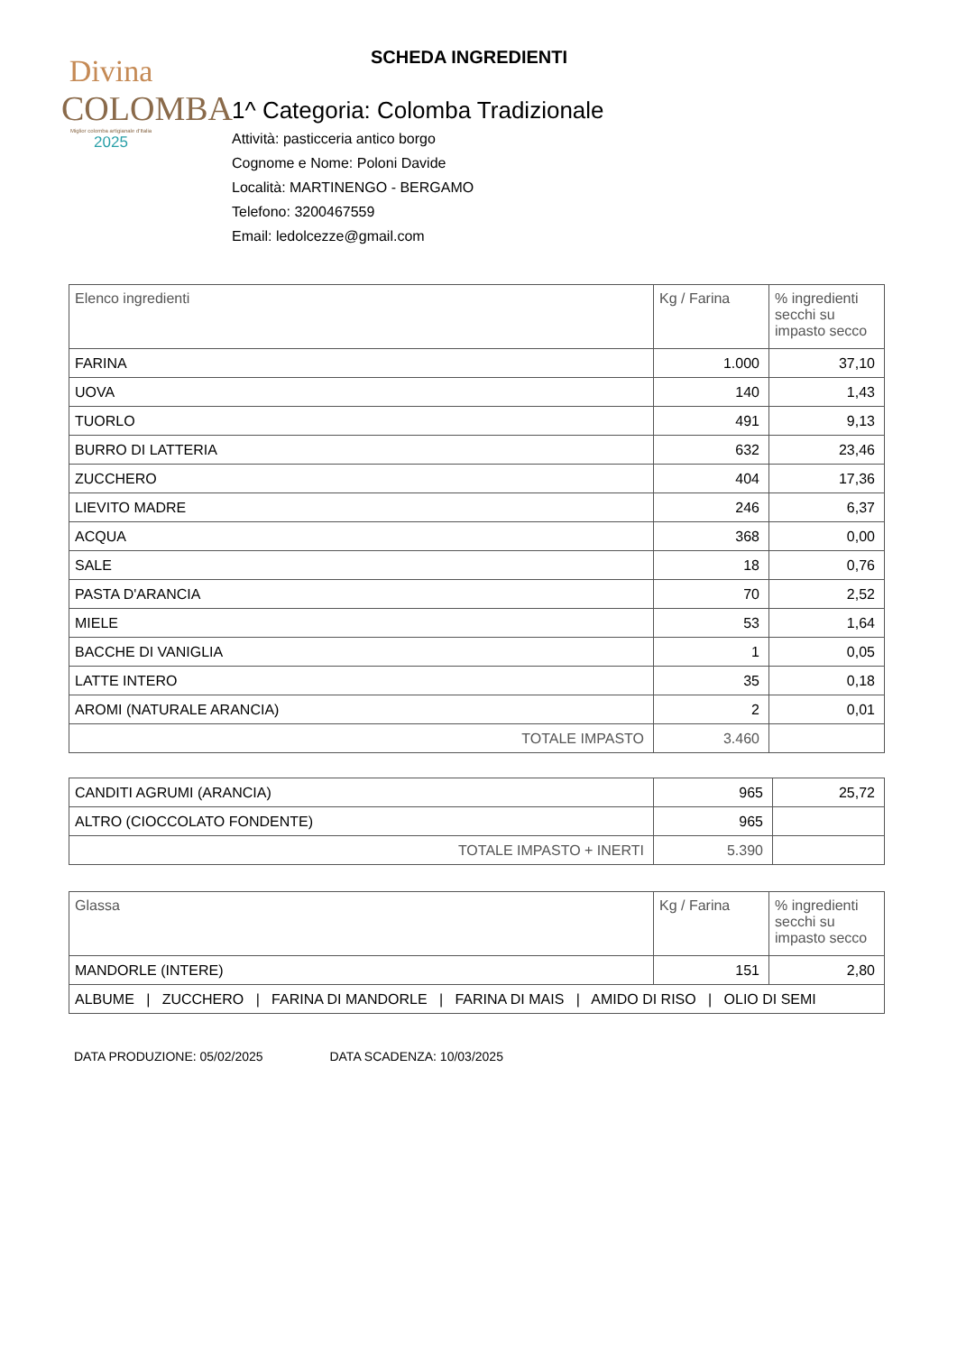Divina
COLOMBA
Miglior colomba artigianale d'Italia
2025
SCHEDA INGREDIENTI
1^ Categoria: Colomba Tradizionale
Attività: pasticceria antico borgo
Cognome e Nome: Poloni Davide
Località: MARTINENGO - BERGAMO
Telefono: 3200467559
Email: ledolcezze@gmail.com
| Elenco ingredienti | Kg / Farina | % ingredienti secchi su impasto secco |
| --- | --- | --- |
| FARINA | 1.000 | 37,10 |
| UOVA | 140 | 1,43 |
| TUORLO | 491 | 9,13 |
| BURRO DI LATTERIA | 632 | 23,46 |
| ZUCCHERO | 404 | 17,36 |
| LIEVITO MADRE | 246 | 6,37 |
| ACQUA | 368 | 0,00 |
| SALE | 18 | 0,76 |
| PASTA D'ARANCIA | 70 | 2,52 |
| MIELE | 53 | 1,64 |
| BACCHE DI VANIGLIA | 1 | 0,05 |
| LATTE INTERO | 35 | 0,18 |
| AROMI (NATURALE ARANCIA) | 2 | 0,01 |
| TOTALE IMPASTO | 3.460 | |
| CANDITI AGRUMI (ARANCIA) | 965 | 25,72 |
| ALTRO (CIOCCOLATO FONDENTE) | 965 | |
| TOTALE IMPASTO + INERTI | 5.390 | |
| Glassa | Kg / Farina | % ingredienti secchi su impasto secco |
| --- | --- | --- |
| MANDORLE (INTERE) | 151 | 2,80 |
| ALBUME / ZUCCHERO / FARINA DI MANDORLE / FARINA DI MAIS / AMIDO DI RISO / OLIO DI SEMI | | |
DATA PRODUZIONE: 05/02/2025 DATA SCADENZA: 10/03/2025